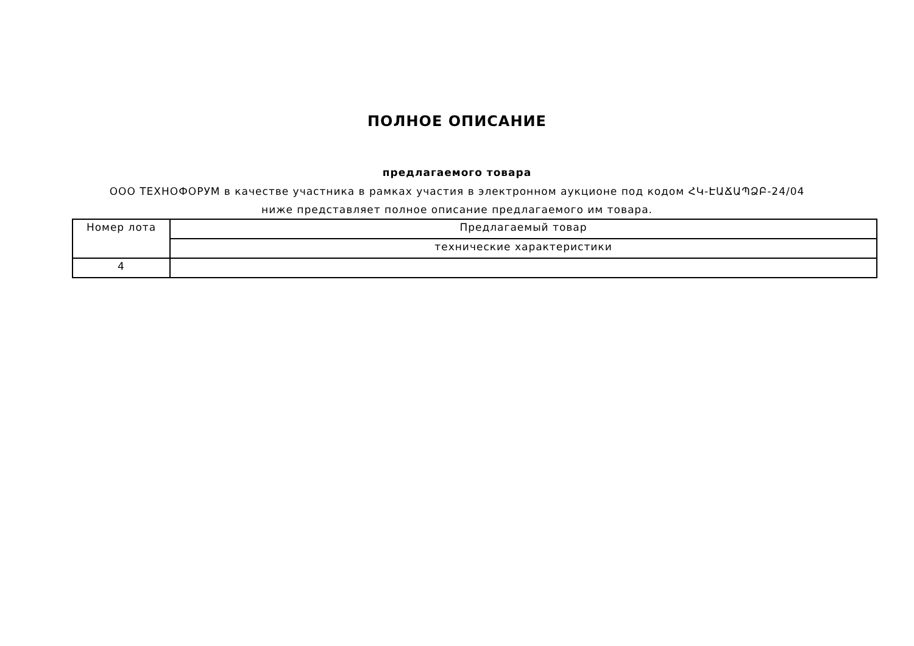ПОЛНОЕ ОПИСАНИЕ
предлагаемого товара
ООО ТЕХНОФОРУМ в качестве участника в рамках участия в электронном аукционе под кодом ՀԿ-ԷԱՃԱՊՁԲ-24/04 ниже представляет полное описание предлагаемого им товара.
| Номер лота | Предлагаемый товар |
| | технические характеристики |
| 4 | |